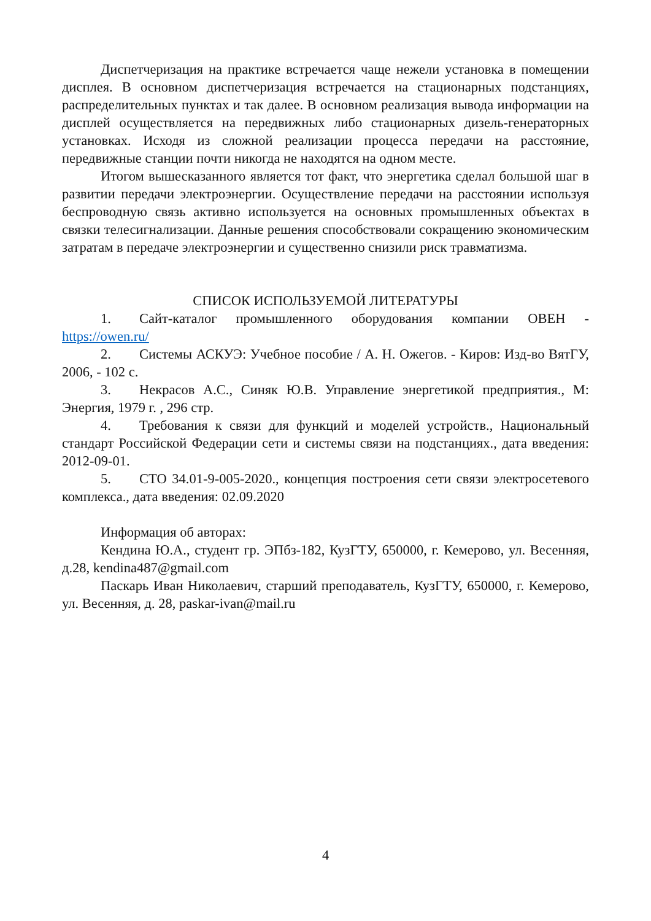Диспетчеризация на практике встречается чаще нежели установка в помещении дисплея. В основном диспетчеризация встречается на стационарных подстанциях, распределительных пунктах и так далее. В основном реализация вывода информации на дисплей осуществляется на передвижных либо стационарных дизель-генераторных установках. Исходя из сложной реализации процесса передачи на расстояние, передвижные станции почти никогда не находятся на одном месте.
Итогом вышесказанного является тот факт, что энергетика сделал большой шаг в развитии передачи электроэнергии. Осуществление передачи на расстоянии используя беспроводную связь активно используется на основных промышленных объектах в связки телесигнализации. Данные решения способствовали сокращению экономическим затратам в передаче электроэнергии и существенно снизили риск травматизма.
СПИСОК ИСПОЛЬЗУЕМОЙ ЛИТЕРАТУРЫ
1. Сайт-каталог промышленного оборудования компании ОВЕН - https://owen.ru/
2. Системы АСКУЭ: Учебное пособие / А. Н. Ожегов. - Киров: Изд-во ВятГУ, 2006, - 102 с.
3. Некрасов А.С., Синяк Ю.В. Управление энергетикой предприятия., М: Энергия, 1979 г. , 296 стр.
4. Требования к связи для функций и моделей устройств., Национальный стандарт Российской Федерации сети и системы связи на подстанциях., дата введения: 2012-09-01.
5. СТО 34.01-9-005-2020., концепция построения сети связи электросетевого комплекса., дата введения: 02.09.2020
Информация об авторах:
Кендина Ю.А., студент гр. ЭПбз-182, КузГТУ, 650000, г. Кемерово, ул. Весенняя, д.28, kendina487@gmail.com
Паскарь Иван Николаевич, старший преподаватель, КузГТУ, 650000, г. Кемерово, ул. Весенняя, д. 28, paskar-ivan@mail.ru
4